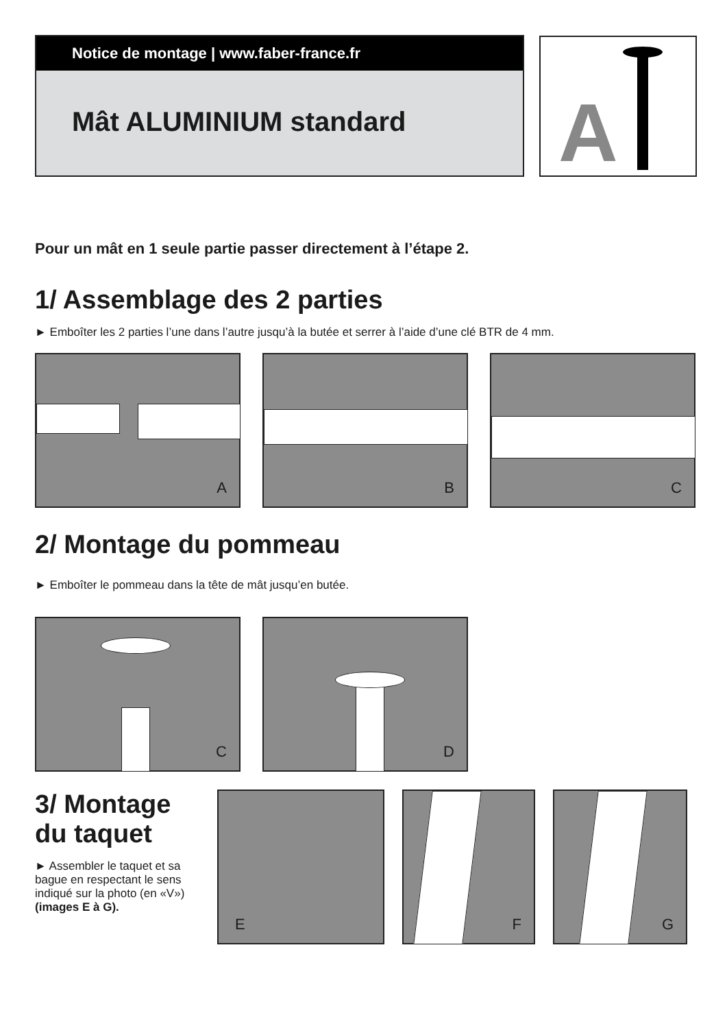Notice de montage | www.faber-france.fr
Mât ALUMINIUM standard
A
Pour un mât en 1 seule partie passer directement à l’étape 2.
1/ Assemblage des 2 parties
► Emboîter les 2 parties l’une dans l’autre jusqu’à la butée et serrer à l’aide d’une clé BTR de 4 mm.
A
B
C
2/ Montage du pommeau
► Emboîter le pommeau dans la tête de mât jusqu’en butée.
C
D
3/ Montage du taquet
► Assembler le taquet et sa bague en respectant le sens indiqué sur la photo (en «V»)
(images E à G).
E
F
G